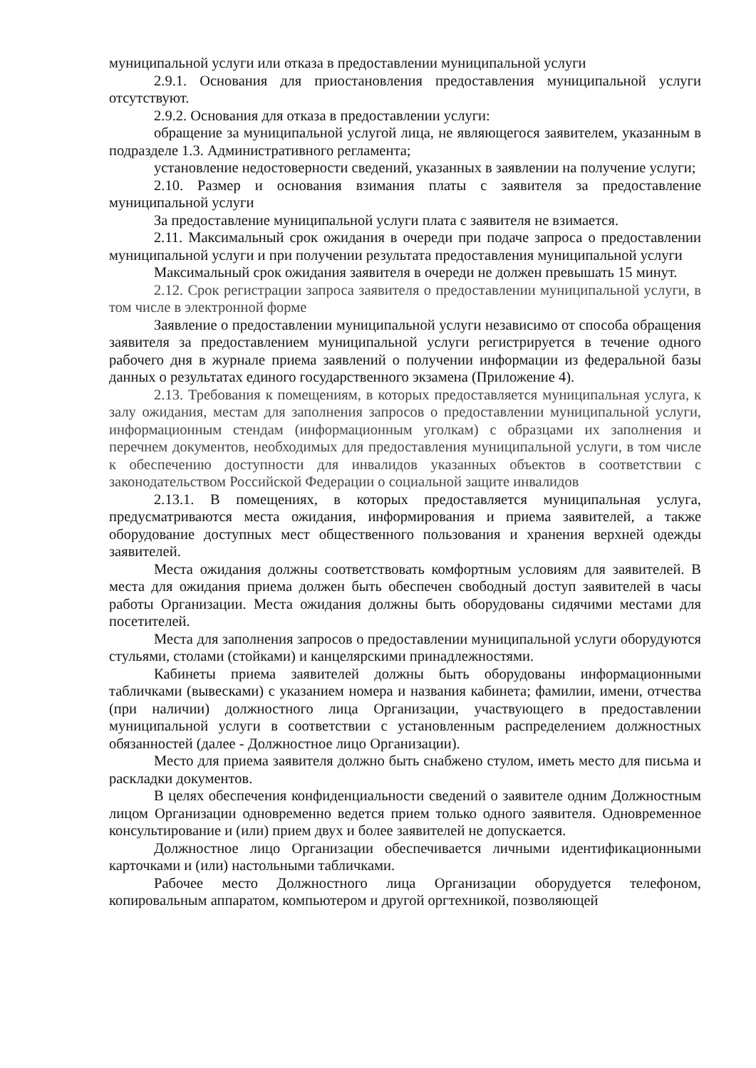муниципальной услуги или отказа в предоставлении муниципальной услуги
2.9.1. Основания для приостановления предоставления муниципальной услуги отсутствуют.
2.9.2. Основания для отказа в предоставлении услуги:
обращение за муниципальной услугой лица, не являющегося заявителем, указанным в подразделе 1.3. Административного регламента;
установление недостоверности сведений, указанных в заявлении на получение услуги;
2.10. Размер и основания взимания платы с заявителя за предоставление муниципальной услуги
За предоставление муниципальной услуги плата с заявителя не взимается.
2.11. Максимальный срок ожидания в очереди при подаче запроса о предоставлении муниципальной услуги и при получении результата предоставления муниципальной услуги
Максимальный срок ожидания заявителя в очереди не должен превышать 15 минут.
2.12. Срок регистрации запроса заявителя о предоставлении муниципальной услуги, в том числе в электронной форме
Заявление о предоставлении муниципальной услуги независимо от способа обращения заявителя за предоставлением муниципальной услуги регистрируется в течение одного рабочего дня в журнале приема заявлений о получении информации из федеральной базы данных о результатах единого государственного экзамена (Приложение 4).
2.13. Требования к помещениям, в которых предоставляется муниципальная услуга, к залу ожидания, местам для заполнения запросов о предоставлении муниципальной услуги, информационным стендам (информационным уголкам) с образцами их заполнения и перечнем документов, необходимых для предоставления муниципальной услуги, в том числе к обеспечению доступности для инвалидов указанных объектов в соответствии с законодательством Российской Федерации о социальной защите инвалидов
2.13.1. В помещениях, в которых предоставляется муниципальная услуга, предусматриваются места ожидания, информирования и приема заявителей, а также оборудование доступных мест общественного пользования и хранения верхней одежды заявителей.
Места ожидания должны соответствовать комфортным условиям для заявителей. В места для ожидания приема должен быть обеспечен свободный доступ заявителей в часы работы Организации. Места ожидания должны быть оборудованы сидячими местами для посетителей.
Места для заполнения запросов о предоставлении муниципальной услуги оборудуются стульями, столами (стойками) и канцелярскими принадлежностями.
Кабинеты приема заявителей должны быть оборудованы информационными табличками (вывесками) с указанием номера и названия кабинета; фамилии, имени, отчества (при наличии) должностного лица Организации, участвующего в предоставлении муниципальной услуги в соответствии с установленным распределением должностных обязанностей (далее - Должностное лицо Организации).
Место для приема заявителя должно быть снабжено стулом, иметь место для письма и раскладки документов.
В целях обеспечения конфиденциальности сведений о заявителе одним Должностным лицом Организации одновременно ведется прием только одного заявителя. Одновременное консультирование и (или) прием двух и более заявителей не допускается.
Должностное лицо Организации обеспечивается личными идентификационными карточками и (или) настольными табличками.
Рабочее место Должностного лица Организации оборудуется телефоном, копировальным аппаратом, компьютером и другой оргтехникой, позволяющей